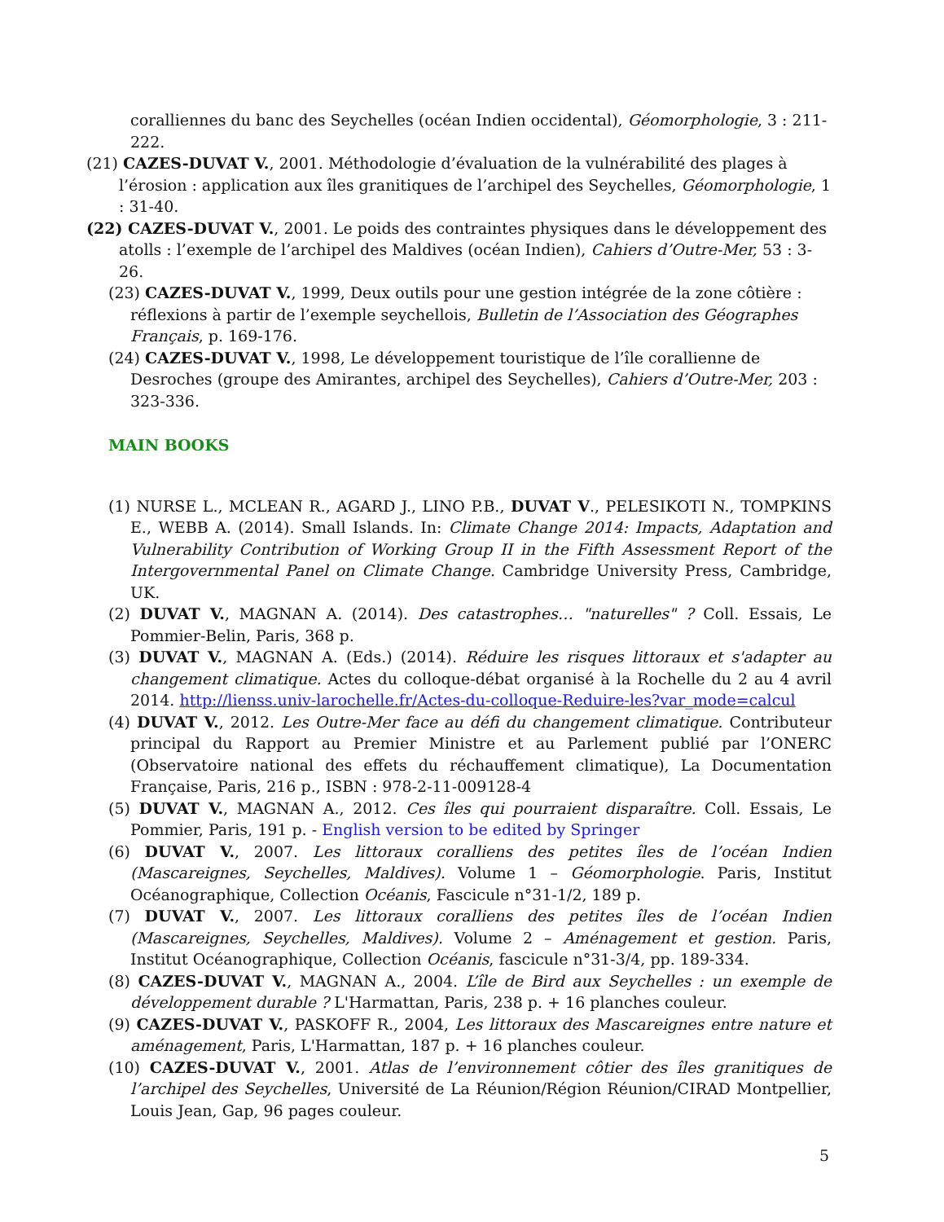coralliennes du banc des Seychelles (océan Indien occidental), Géomorphologie, 3 : 211-222.
(21) CAZES-DUVAT V., 2001. Méthodologie d’évaluation de la vulnérabilité des plages à l’érosion : application aux îles granitiques de l’archipel des Seychelles, Géomorphologie, 1 : 31-40.
(22) CAZES-DUVAT V., 2001. Le poids des contraintes physiques dans le développement des atolls : l’exemple de l’archipel des Maldives (océan Indien), Cahiers d’Outre-Mer, 53 : 3-26.
(23) CAZES-DUVAT V., 1999, Deux outils pour une gestion intégrée de la zone côtière : réflexions à partir de l’exemple seychellois, Bulletin de l’Association des Géographes Français, p. 169-176.
(24) CAZES-DUVAT V., 1998, Le développement touristique de l’île corallienne de Desroches (groupe des Amirantes, archipel des Seychelles), Cahiers d’Outre-Mer, 203 : 323-336.
MAIN BOOKS
(1) NURSE L., MCLEAN R., AGARD J., LINO P.B., DUVAT V., PELESIKOTI N., TOMPKINS E., WEBB A. (2014). Small Islands. In: Climate Change 2014: Impacts, Adaptation and Vulnerability Contribution of Working Group II in the Fifth Assessment Report of the Intergovernmental Panel on Climate Change. Cambridge University Press, Cambridge, UK.
(2) DUVAT V., MAGNAN A. (2014). Des catastrophes… "naturelles" ? Coll. Essais, Le Pommier-Belin, Paris, 368 p.
(3) DUVAT V., MAGNAN A. (Eds.) (2014). Réduire les risques littoraux et s'adapter au changement climatique. Actes du colloque-débat organisé à la Rochelle du 2 au 4 avril 2014. http://lienss.univ-larochelle.fr/Actes-du-colloque-Reduire-les?var_mode=calcul
(4) DUVAT V., 2012. Les Outre-Mer face au défi du changement climatique. Contributeur principal du Rapport au Premier Ministre et au Parlement publié par l’ONERC (Observatoire national des effets du réchauffement climatique), La Documentation Française, Paris, 216 p., ISBN : 978-2-11-009128-4
(5) DUVAT V., MAGNAN A., 2012. Ces îles qui pourraient disparaître. Coll. Essais, Le Pommier, Paris, 191 p. - English version to be edited by Springer
(6) DUVAT V., 2007. Les littoraux coralliens des petites îles de l’océan Indien (Mascareignes, Seychelles, Maldives). Volume 1 – Géomorphologie. Paris, Institut Océanographique, Collection Océanis, Fascicule n°31-1/2, 189 p.
(7) DUVAT V., 2007. Les littoraux coralliens des petites îles de l’océan Indien (Mascareignes, Seychelles, Maldives). Volume 2 – Aménagement et gestion. Paris, Institut Océanographique, Collection Océanis, fascicule n°31-3/4, pp. 189-334.
(8) CAZES-DUVAT V., MAGNAN A., 2004. L’île de Bird aux Seychelles : un exemple de développement durable ? L'Harmattan, Paris, 238 p. + 16 planches couleur.
(9) CAZES-DUVAT V., PASKOFF R., 2004, Les littoraux des Mascareignes entre nature et aménagement, Paris, L'Harmattan, 187 p. + 16 planches couleur.
(10) CAZES-DUVAT V., 2001. Atlas de l’environnement côtier des îles granitiques de l’archipel des Seychelles, Université de La Réunion/Région Réunion/CIRAD Montpellier, Louis Jean, Gap, 96 pages couleur.
5